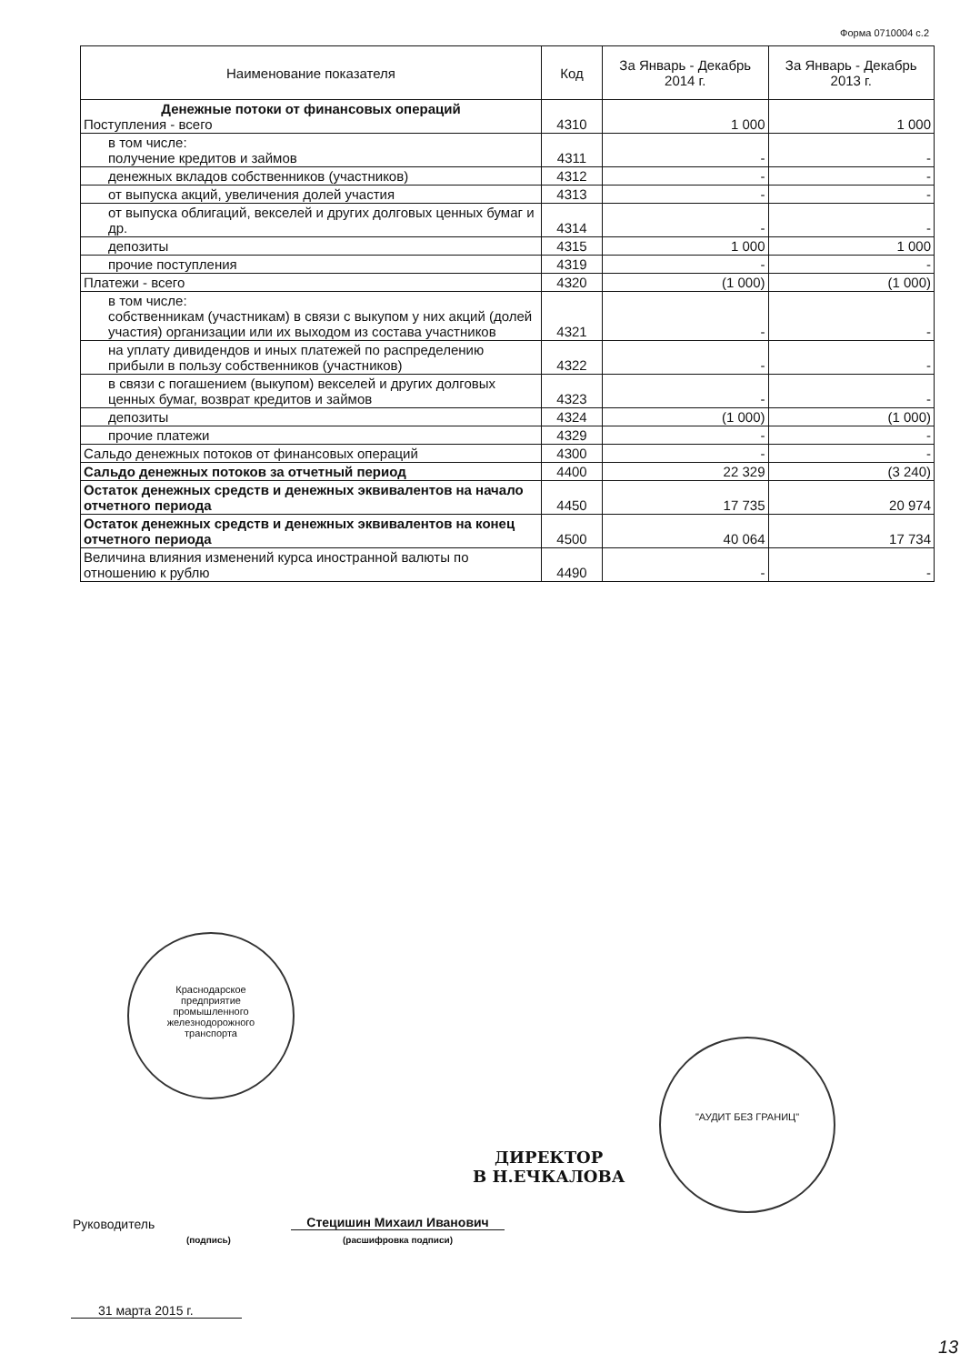Форма 0710004 с.2
| Наименование показателя | Код | За Январь - Декабрь 2014 г. | За Январь - Декабрь 2013 г. |
| --- | --- | --- | --- |
| Денежные потоки от финансовых операций Поступления - всего | 4310 | 1 000 | 1 000 |
| в том числе: получение кредитов и займов | 4311 | - | - |
| денежных вкладов собственников (участников) | 4312 | - | - |
| от выпуска акций, увеличения долей участия | 4313 | - | - |
| от выпуска облигаций, векселей и других долговых ценных бумаг и др. | 4314 | - | - |
| депозиты | 4315 | 1 000 | 1 000 |
| прочие поступления | 4319 | - | - |
| Платежи - всего | 4320 | (1 000) | (1 000) |
| в том числе: собственникам (участникам) в связи с выкупом у них акций (долей участия) организации или их выходом из состава участников | 4321 | - | - |
| на уплату дивидендов и иных платежей по распределению прибыли в пользу собственников (участников) | 4322 | - | - |
| в связи с погашением (выкупом) векселей и других долговых ценных бумаг, возврат кредитов и займов | 4323 | - | - |
| депозиты | 4324 | (1 000) | (1 000) |
| прочие платежи | 4329 | - | - |
| Сальдо денежных потоков от финансовых операций | 4300 | - | - |
| Сальдо денежных потоков за отчетный период | 4400 | 22 329 | (3 240) |
| Остаток денежных средств и денежных эквивалентов на начало отчетного периода | 4450 | 17 735 | 20 974 |
| Остаток денежных средств и денежных эквивалентов на конец отчетного периода | 4500 | 40 064 | 17 734 |
| Величина влияния изменений курса иностранной валюты по отношению к рублю | 4490 | - | - |
Краснодарское
предприятие
промышленного
железнодорожного
транспорта
"АУДИТ БЕЗ ГРАНИЦ"
ДИРЕКТОР
В Н.ЕЧКАЛОВА
Руководитель
(подпись)
Стецишин Михаил Иванович
(расшифровка подписи)
31 марта 2015 г.
13